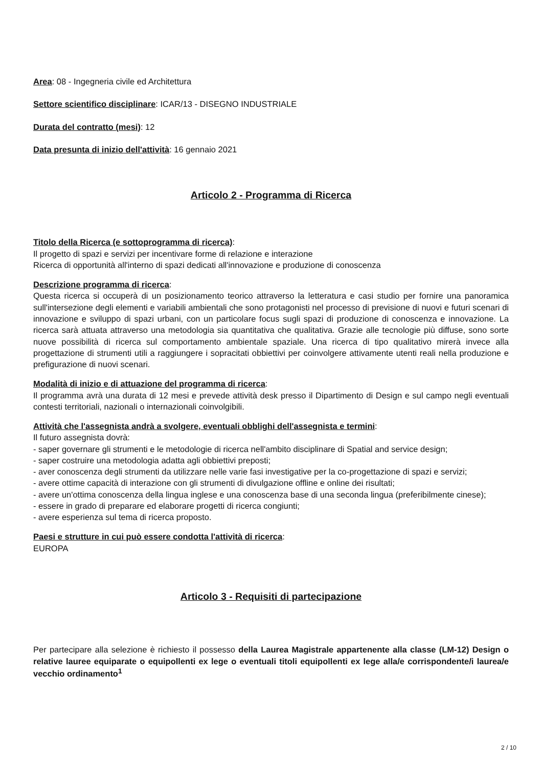Area: 08 - Ingegneria civile ed Architettura
Settore scientifico disciplinare: ICAR/13 - DISEGNO INDUSTRIALE
Durata del contratto (mesi): 12
Data presunta di inizio dell'attività: 16 gennaio 2021
Articolo 2 - Programma di Ricerca
Titolo della Ricerca (e sottoprogramma di ricerca):
Il progetto di spazi e servizi per incentivare forme di relazione e interazione
Ricerca di opportunità all'interno di spazi dedicati all'innovazione e produzione di conoscenza
Descrizione programma di ricerca:
Questa ricerca si occuperà di un posizionamento teorico attraverso la letteratura e casi studio per fornire una panoramica sull'intersezione degli elementi e variabili ambientali che sono protagonisti nel processo di previsione di nuovi e futuri scenari di innovazione e sviluppo di spazi urbani, con un particolare focus sugli spazi di produzione di conoscenza e innovazione. La ricerca sarà attuata attraverso una metodologia sia quantitativa che qualitativa. Grazie alle tecnologie più diffuse, sono sorte nuove possibilità di ricerca sul comportamento ambientale spaziale. Una ricerca di tipo qualitativo mirerà invece alla progettazione di strumenti utili a raggiungere i sopracitati obbiettivi per coinvolgere attivamente utenti reali nella produzione e prefigurazione di nuovi scenari.
Modalità di inizio e di attuazione del programma di ricerca:
Il programma avrà una durata di 12 mesi e prevede attività desk presso il Dipartimento di Design e sul campo negli eventuali contesti territoriali, nazionali o internazionali coinvolgibili.
Attività che l'assegnista andrà a svolgere, eventuali obblighi dell'assegnista e termini:
Il futuro assegnista dovrà:
- saper governare gli strumenti e le metodologie di ricerca nell'ambito disciplinare di Spatial and service design;
- saper costruire una metodologia adatta agli obbiettivi preposti;
- aver conoscenza degli strumenti da utilizzare nelle varie fasi investigative per la co-progettazione di spazi e servizi;
- avere ottime capacità di interazione con gli strumenti di divulgazione offline e online dei risultati;
- avere un'ottima conoscenza della lingua inglese e una conoscenza base di una seconda lingua (preferibilmente cinese);
- essere in grado di preparare ed elaborare progetti di ricerca congiunti;
- avere esperienza sul tema di ricerca proposto.
Paesi e strutture in cui può essere condotta l'attività di ricerca:
EUROPA
Articolo 3 - Requisiti di partecipazione
Per partecipare alla selezione è richiesto il possesso della Laurea Magistrale appartenente alla classe (LM-12) Design o relative lauree equiparate o equipollenti ex lege o eventuali titoli equipollenti ex lege alla/e corrispondente/i laurea/e vecchio ordinamento<sup>1</sup>
2 / 10